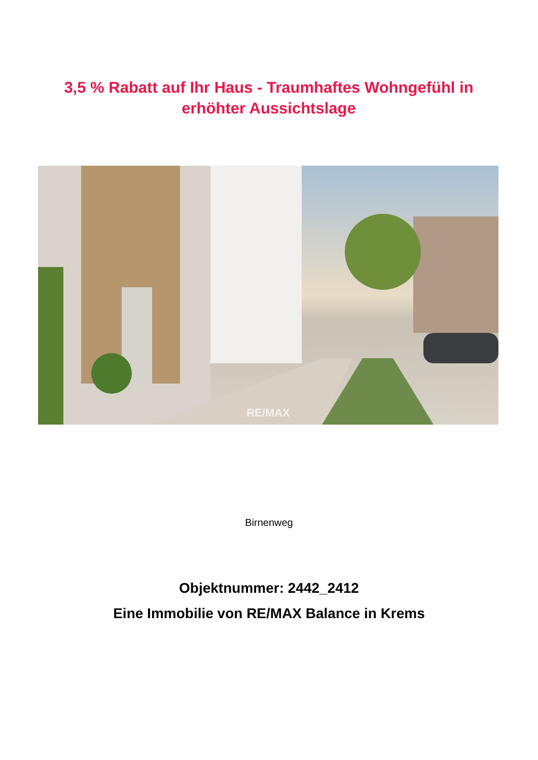3,5 % Rabatt auf Ihr Haus - Traumhaftes Wohngefühl in erhöhter Aussichtslage
RE/MAX
Birnenweg
Objektnummer: 2442_2412
Eine Immobilie von RE/MAX Balance in Krems